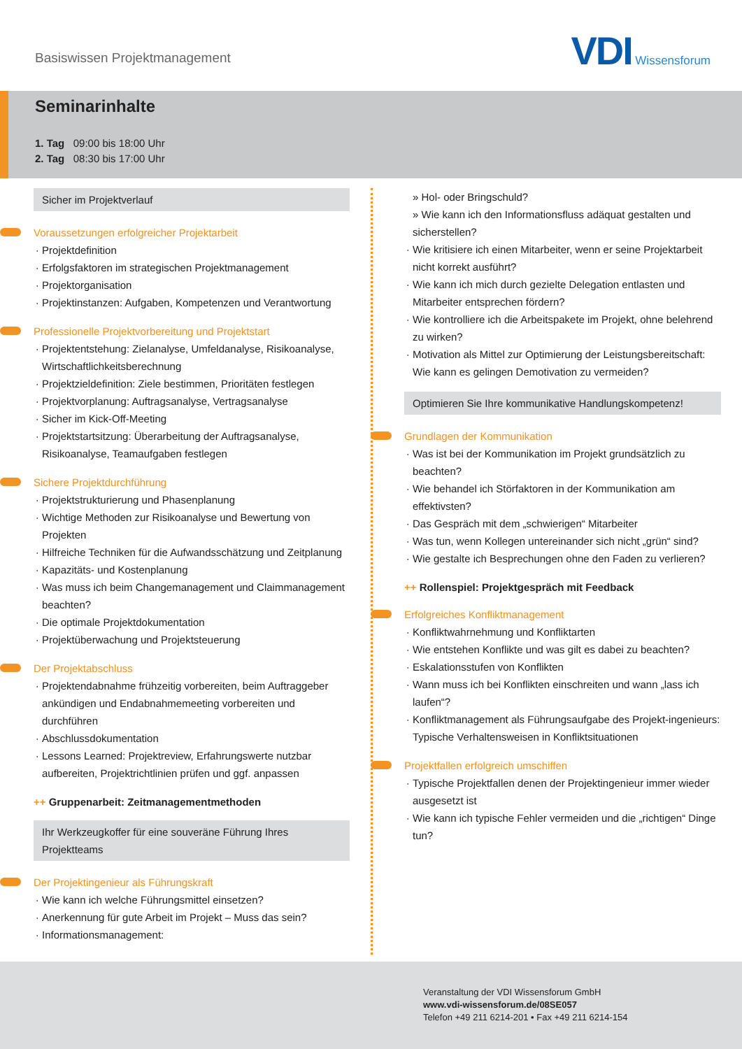Basiswissen Projektmanagement
VDI Wissensforum
Seminarinhalte
1. Tag 09:00 bis 18:00 Uhr
2. Tag 08:30 bis 17:00 Uhr
Sicher im Projektverlauf
Voraussetzungen erfolgreicher Projektarbeit
Projektdefinition
Erfolgsfaktoren im strategischen Projektmanagement
Projektorganisation
Projektinstanzen: Aufgaben, Kompetenzen und Verantwortung
Professionelle Projektvorbereitung und Projektstart
Projektentstehung: Zielanalyse, Umfeldanalyse, Risikoanalyse, Wirtschaftlichkeitsberechnung
Projektzieldefinition: Ziele bestimmen, Prioritäten festlegen
Projektvorplanung: Auftragsanalyse, Vertragsanalyse
Sicher im Kick-Off-Meeting
Projektstartsitzung: Überarbeitung der Auftragsanalyse, Risikoanalyse, Teamaufgaben festlegen
Sichere Projektdurchführung
Projektstrukturierung und Phasenplanung
Wichtige Methoden zur Risikoanalyse und Bewertung von Projekten
Hilfreiche Techniken für die Aufwandsschätzung und Zeitplanung
Kapazitäts- und Kostenplanung
Was muss ich beim Changemanagement und Claimmanagement beachten?
Die optimale Projektdokumentation
Projektüberwachung und Projektsteuerung
Der Projektabschluss
Projektendabnahme frühzeitig vorbereiten, beim Auftraggeber ankündigen und Endabnahmemeeting vorbereiten und durchführen
Abschlussdokumentation
Lessons Learned: Projektreview, Erfahrungswerte nutzbar aufbereiten, Projektrichtlinien prüfen und ggf. anpassen
++ Gruppenarbeit: Zeitmanagementmethoden
Ihr Werkzeugkoffer für eine souveräne Führung Ihres Projektteams
Der Projektingenieur als Führungskraft
Wie kann ich welche Führungsmittel einsetzen?
Anerkennung für gute Arbeit im Projekt – Muss das sein?
Informationsmanagement:
» Hol- oder Bringschuld?
» Wie kann ich den Informationsfluss adäquat gestalten und sicherstellen?
Wie kritisiere ich einen Mitarbeiter, wenn er seine Projektarbeit nicht korrekt ausführt?
Wie kann ich mich durch gezielte Delegation entlasten und Mitarbeiter entsprechen fördern?
Wie kontrolliere ich die Arbeitspakete im Projekt, ohne belehrend zu wirken?
Motivation als Mittel zur Optimierung der Leistungsbereitschaft: Wie kann es gelingen Demotivation zu vermeiden?
Optimieren Sie Ihre kommunikative Handlungskompetenz!
Grundlagen der Kommunikation
Was ist bei der Kommunikation im Projekt grundsätzlich zu beachten?
Wie behandel ich Störfaktoren in der Kommunikation am effektivsten?
Das Gespräch mit dem „schwierigen“ Mitarbeiter
Was tun, wenn Kollegen untereinander sich nicht „grün“ sind?
Wie gestalte ich Besprechungen ohne den Faden zu verlieren?
++ Rollenspiel: Projektgespräch mit Feedback
Erfolgreiches Konfliktmanagement
Konfliktwahrnehmung und Konfliktarten
Wie entstehen Konflikte und was gilt es dabei zu beachten?
Eskalationsstufen von Konflikten
Wann muss ich bei Konflikten einschreiten und wann „lass ich laufen“?
Konfliktmanagement als Führungsaufgabe des Projekt-ingenieurs: Typische Verhaltensweisen in Konfliktsituationen
Projektfallen erfolgreich umschiffen
Typische Projektfallen denen der Projektingenieur immer wieder ausgesetzt ist
Wie kann ich typische Fehler vermeiden und die „richtigen“ Dinge tun?
Veranstaltung der VDI Wissensforum GmbH
www.vdi-wissensforum.de/08SE057
Telefon +49 211 6214-201 • Fax +49 211 6214-154